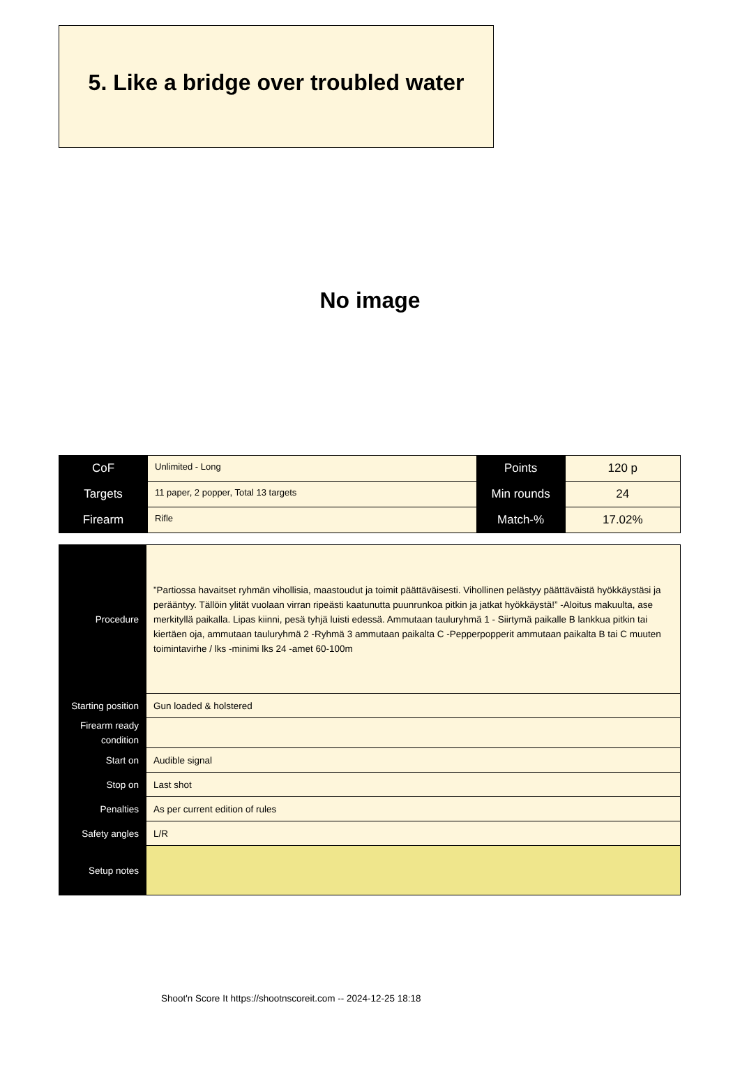5. Like a bridge over troubled water
No image
| CoF | Unlimited - Long | Points | 120 p |
| Targets | 11 paper, 2 popper, Total 13 targets | Min rounds | 24 |
| Firearm | Rifle | Match-% | 17.02% |
| Procedure | ”Partiossa havaitset ryhmän vihollisia, maastoudut ja toimit päättäväisesti. Vihollinen pelästyy päättäväistä hyökkäystäsi ja perääntyy. Tällöin ylität vuolaan virran ripeästi kaatunutta puunrunkoa pitkin ja jatkat hyökkäystä!” -Aloitus makuulta, ase merkityllä paikalla. Lipas kiinni, pesä tyhjä luisti edessä. Ammutaan tauluryhmä 1 - Siirtymä paikalle B lankkua pitkin tai kiertäen oja, ammutaan tauluryhmä 2 -Ryhmä 3 ammutaan paikalta C -Pepperpopperit ammutaan paikalta B tai C muuten toimintavirhe / lks -minimi lks 24 -amet 60-100m |
| Starting position | Gun loaded & holstered |
| Firearm ready condition | |
| Start on | Audible signal |
| Stop on | Last shot |
| Penalties | As per current edition of rules |
| Safety angles | L/R |
| Setup notes | |
Shoot'n Score It https://shootnscoreit.com -- 2024-12-25 18:18